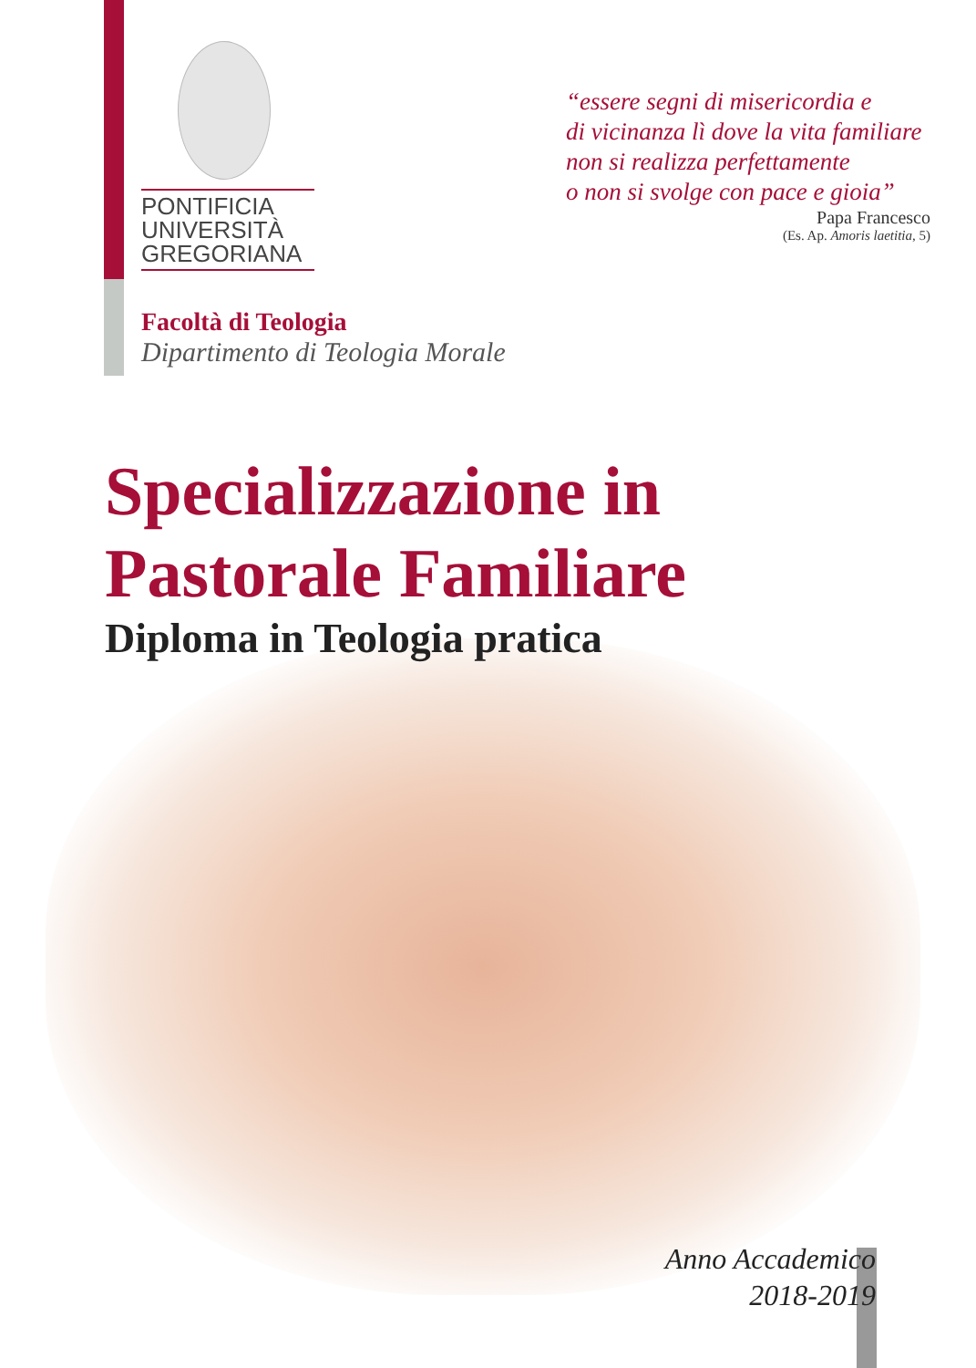PONTIFICIA
UNIVERSITÀ
GREGORIANA
“essere segni di misericordia e
di vicinanza lì dove la vita familiare
non si realizza perfettamente
o non si svolge con pace e gioia”
Papa Francesco
(Es. Ap. Amoris laetitia, 5)
Facoltà di Teologia
Dipartimento di Teologia Morale
Specializzazione in
Pastorale Familiare
Diploma in Teologia pratica
Anno Accademico
2018-2019